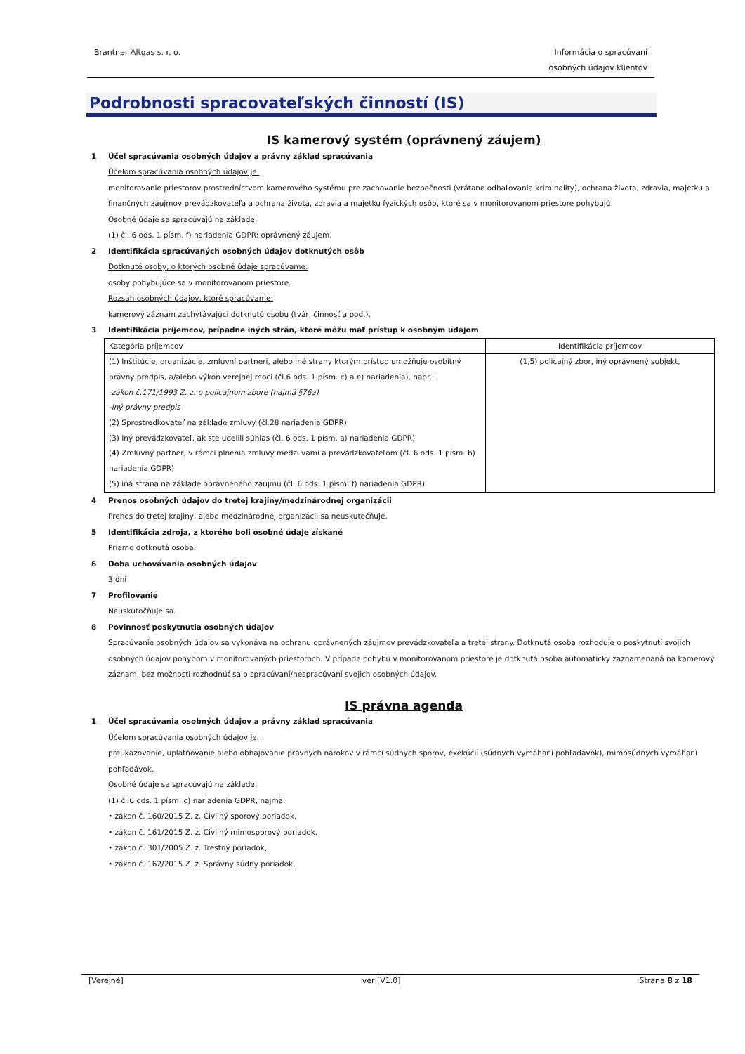Brantner Altgas s. r. o. Informácia o spracúvaní
osobných údajov klientov
Podrobnosti spracovateľských činností (IS)
IS kamerový systém (oprávnený záujem)
1 Účel spracúvania osobných údajov a právny základ spracúvania
Účelom spracúvania osobných údajov je:
monitorovanie priestorov prostredníctvom kamerového systému pre zachovanie bezpečnosti (vrátane odhaľovania kriminality), ochrana života, zdravia, majetku a finančných záujmov prevádzkovateľa a ochrana života, zdravia a majetku fyzických osôb, ktoré sa v monitorovanom priestore pohybujú.
Osobné údaje sa spracúvajú na základe:
(1) čl. 6 ods. 1 písm. f) nariadenia GDPR: oprávnený záujem.
2 Identifikácia spracúvaných osobných údajov dotknutých osôb
Dotknuté osoby, o ktorých osobné údaje spracúvame:
osoby pohybujúce sa v monitorovanom priestore.
Rozsah osobných údajov, ktoré spracúvame:
kamerový záznam zachytávajúci dotknutú osobu (tvár, činnosť a pod.).
3 Identifikácia príjemcov, prípadne iných strán, ktoré môžu mať prístup k osobným údajom
| Kategória príjemcov | Identifikácia príjemcov |
| (1) Inštitúcie, organizácie, zmluvní partneri, alebo iné strany ktorým prístup umožňuje osobitný právny predpis, a/alebo výkon verejnej moci (čl.6 ods. 1 písm. c) a e) nariadenia), napr.: -zákon č.171/1993 Z. z. o policajnom zbore (najmä §76a) -iný právny predpis (2) Sprostredkovateľ na základe zmluvy (čl.28 nariadenia GDPR) (3) Iný prevádzkovateľ, ak ste udelili súhlas (čl. 6 ods. 1 písm. a) nariadenia GDPR) (4) Zmluvný partner, v rámci plnenia zmluvy medzi vami a prevádzkovateľom (čl. 6 ods. 1 písm. b) nariadenia GDPR) (5) iná strana na základe oprávneného záujmu (čl. 6 ods. 1 písm. f) nariadenia GDPR) | (1,5) policajný zbor, iný oprávnený subjekt, |
4 Prenos osobných údajov do tretej krajiny/medzinárodnej organizácii
Prenos do tretej krajiny, alebo medzinárodnej organizácii sa neuskutočňuje.
5 Identifikácia zdroja, z ktorého boli osobné údaje získané
Priamo dotknutá osoba.
6 Doba uchovávania osobných údajov
3 dni
7 Profilovanie
Neuskutočňuje sa.
8 Povinnosť poskytnutia osobných údajov
Spracúvanie osobných údajov sa vykonáva na ochranu oprávnených záujmov prevádzkovateľa a tretej strany. Dotknutá osoba rozhoduje o poskytnutí svojich osobných údajov pohybom v monitorovaných priestoroch. V prípade pohybu v monitorovanom priestore je dotknutá osoba automaticky zaznamenaná na kamerový záznam, bez možnosti rozhodnúť sa o spracúvaní/nespracúvaní svojich osobných údajov.
IS právna agenda
1 Účel spracúvania osobných údajov a právny základ spracúvania
Účelom spracúvania osobných údajov je:
preukazovanie, uplatňovanie alebo obhajovanie právnych nárokov v rámci súdnych sporov, exekúcií (súdnych vymáhaní pohľadávok), mimosúdnych vymáhaní pohľadávok.
Osobné údaje sa spracúvajú na základe:
(1) čl.6 ods. 1 písm. c) nariadenia GDPR, najmä:
• zákon č. 160/2015 Z. z. Civilný sporový poriadok,
• zákon č. 161/2015 Z. z. Civilný mimosporový poriadok,
• zákon č. 301/2005 Z. z. Trestný poriadok,
• zákon č. 162/2015 Z. z. Správny súdny poriadok,
[Verejné] ver [V1.0] Strana 8 z 18